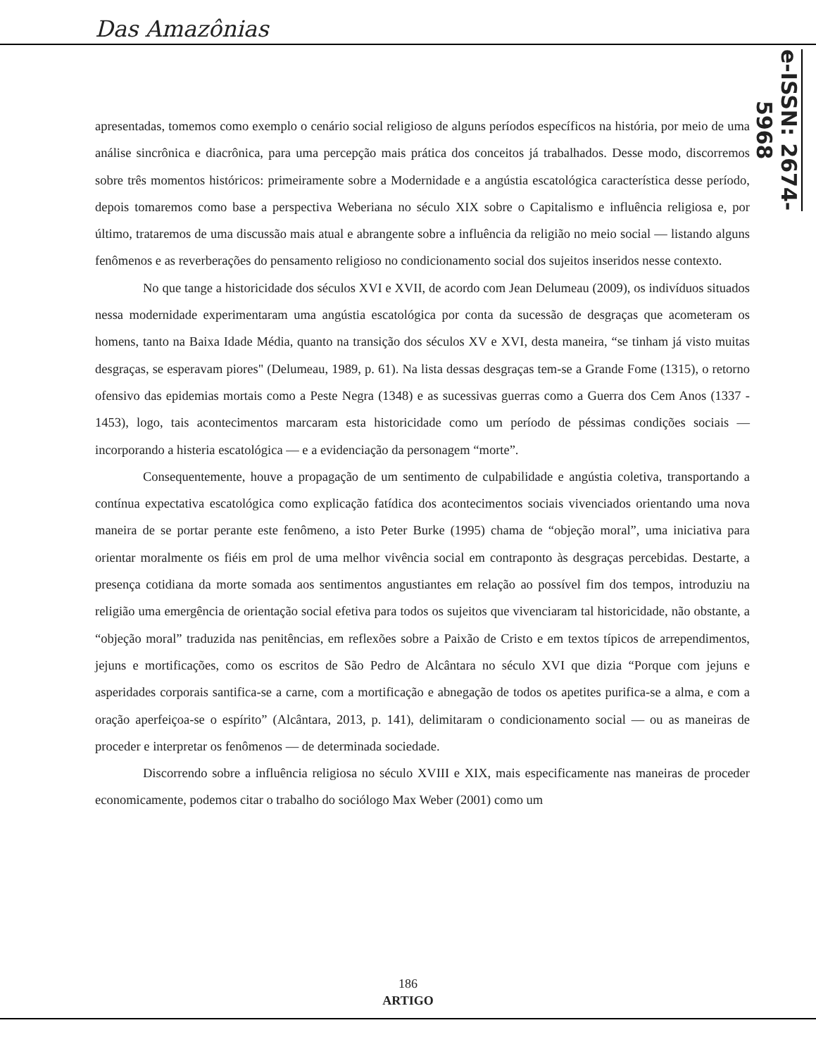Das Amazônias
e-ISSN: 2674-5968
apresentadas, tomemos como exemplo o cenário social religioso de alguns períodos específicos na história, por meio de uma análise sincrônica e diacrônica, para uma percepção mais prática dos conceitos já trabalhados. Desse modo, discorremos sobre três momentos históricos: primeiramente sobre a Modernidade e a angústia escatológica característica desse período, depois tomaremos como base a perspectiva Weberiana no século XIX sobre o Capitalismo e influência religiosa e, por último, trataremos de uma discussão mais atual e abrangente sobre a influência da religião no meio social — listando alguns fenômenos e as reverberações do pensamento religioso no condicionamento social dos sujeitos inseridos nesse contexto.
No que tange a historicidade dos séculos XVI e XVII, de acordo com Jean Delumeau (2009), os indivíduos situados nessa modernidade experimentaram uma angústia escatológica por conta da sucessão de desgraças que acometeram os homens, tanto na Baixa Idade Média, quanto na transição dos séculos XV e XVI, desta maneira, “se tinham já visto muitas desgraças, se esperavam piores" (Delumeau, 1989, p. 61). Na lista dessas desgraças tem-se a Grande Fome (1315), o retorno ofensivo das epidemias mortais como a Peste Negra (1348) e as sucessivas guerras como a Guerra dos Cem Anos (1337 - 1453), logo, tais acontecimentos marcaram esta historicidade como um período de péssimas condições sociais — incorporando a histeria escatológica — e a evidenciação da personagem “morte”.
Consequentemente, houve a propagação de um sentimento de culpabilidade e angústia coletiva, transportando a contínua expectativa escatológica como explicação fatídica dos acontecimentos sociais vivenciados orientando uma nova maneira de se portar perante este fenômeno, a isto Peter Burke (1995) chama de “objeção moral”, uma iniciativa para orientar moralmente os fiéis em prol de uma melhor vivência social em contraponto às desgraças percebidas. Destarte, a presença cotidiana da morte somada aos sentimentos angustiantes em relação ao possível fim dos tempos, introduziu na religião uma emergência de orientação social efetiva para todos os sujeitos que vivenciaram tal historicidade, não obstante, a “objeção moral” traduzida nas penitências, em reflexões sobre a Paixão de Cristo e em textos típicos de arrependimentos, jejuns e mortificações, como os escritos de São Pedro de Alcântara no século XVI que dizia “Porque com jejuns e asperidades corporais santifica-se a carne, com a mortificação e abnegação de todos os apetites purifica-se a alma, e com a oração aperfeiçoa-se o espírito” (Alcântara, 2013, p. 141), delimitaram o condicionamento social — ou as maneiras de proceder e interpretar os fenômenos — de determinada sociedade.
Discorrendo sobre a influência religiosa no século XVIII e XIX, mais especificamente nas maneiras de proceder economicamente, podemos citar o trabalho do sociólogo Max Weber (2001) como um
186
ARTIGO